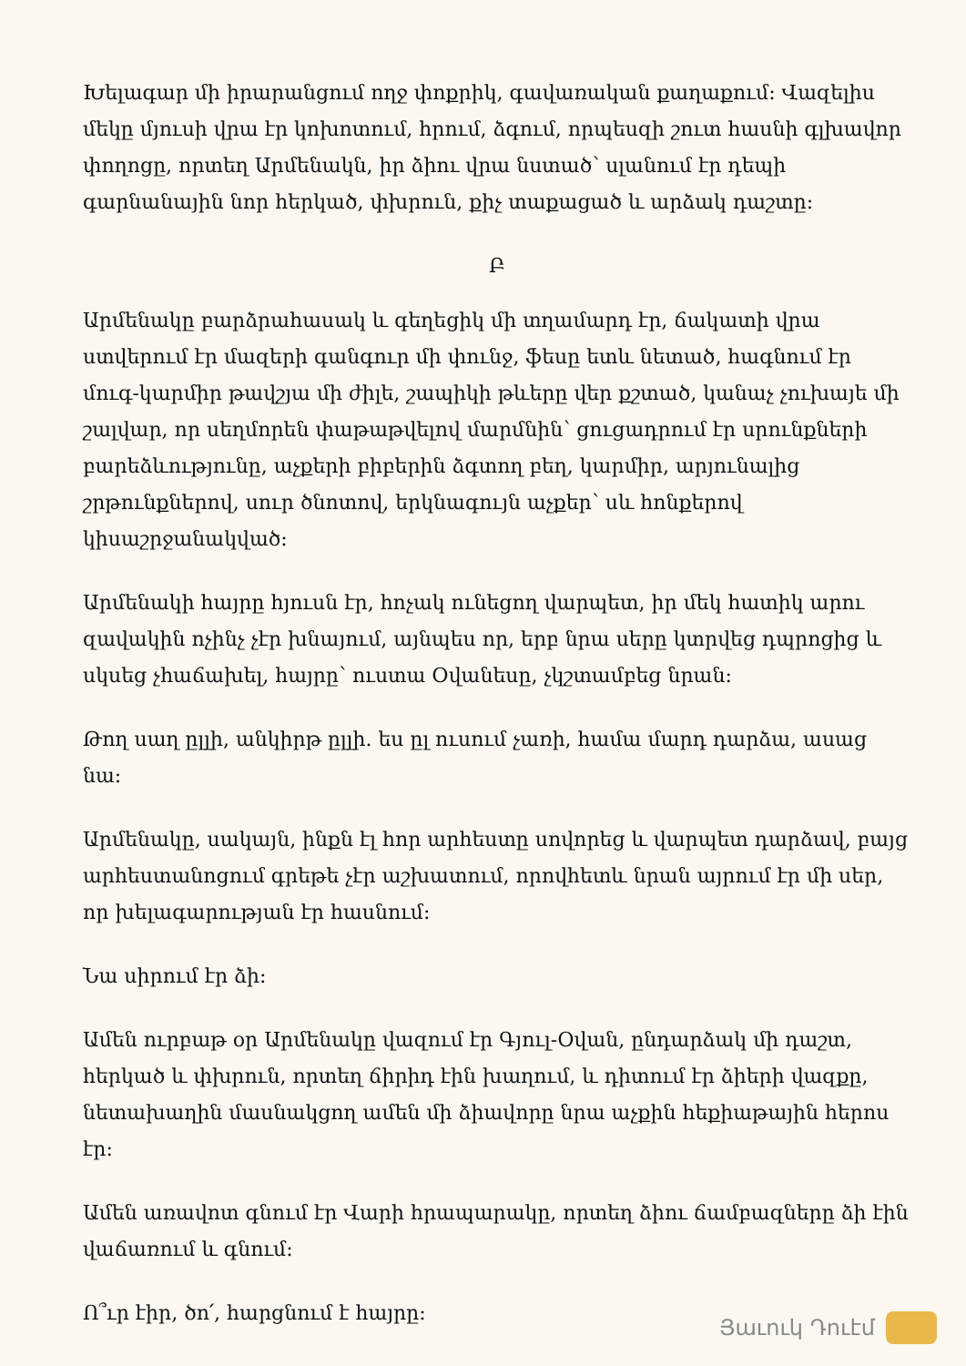Խելագար մի իրարանցում ողջ փոքրիկ, գավառական քաղաքում: Վազելիս մեկը մյուսի վրա էր կոխոտում, հրում, ձգում, որպեսզի շուտ հասնի գլխավոր փողոցը, որտեղ Արմենակն, իր ձիու վրա նստած՝ սլանում էր դեպի գարնանային նոր հերկած, փխրուն, քիչ տաքացած և արձակ դաշտը:
Բ
Արմենակը բարձրահասակ և գեղեցիկ մի տղամարդ էր, ճակատի վրա ստվերում էր մազերի գանգուր մի փունջ, ֆեսը ետև նետած, հագնում էր մուգ-կարմիր թավշյա մի ժիլե, շապիկի թևերը վեր քշտած, կանաչ չուխայե մի շալվար, որ սեղմորեն փաթաթվելով մարմնին՝ ցուցադրում էր սրունքների բարեձևությունը, աչքերի բիբերին ձգտող բեղ, կարմիր, արյունալից շրթունքներով, սուր ծնոտով, երկնագույն աչքեր՝ սև հոնքերով կիսաշրջանակված:
Արմենակի հայրը հյուսն էր, հոչակ ունեցող վարպետ, իր մեկ հատիկ արու զավակին ոչինչ չէր խնայում, այնպես որ, երբ նրա սերը կտրվեց դպրոցից և սկսեց չհաճախել, հայրը՝ ուստա Օվանեսը, չկշտամբեց նրան:
Թող սաղ ըլլի, անկիրթ ըլլի. ես ըլ ուսում չառի, համա մարդ դարձա, ասաց նա:
Արմենակը, սակայն, ինքն էլ հոր արհեստը սովորեց և վարպետ դարձավ, բայց արհեստանոցում գրեթե չէր աշխատում, որովհետև նրան այրում էր մի սեր, որ խելագարության էր հասնում:
Նա սիրում էր ձի:
Ամեն ուրբաթ օր Արմենակը վազում էր Գյուլ-Օվան, ընդարձակ մի դաշտ, հերկած և փխրուն, որտեղ ճիրիդ էին խաղում, և դիտում էր ձիերի վազքը, նետախաղին մասնակցող ամեն մի ձիավորը նրա աչքին հեքիաթային հերոս էր:
Ամեն առավոտ գնում էր Վարի հրապարակը, որտեղ ձիու ճամբազները ձի էին վաճառում և գնում:
Ո՞ւր էիր, ծո՛, հարցնում է հայրը:
Յաւուկ Դուէմ